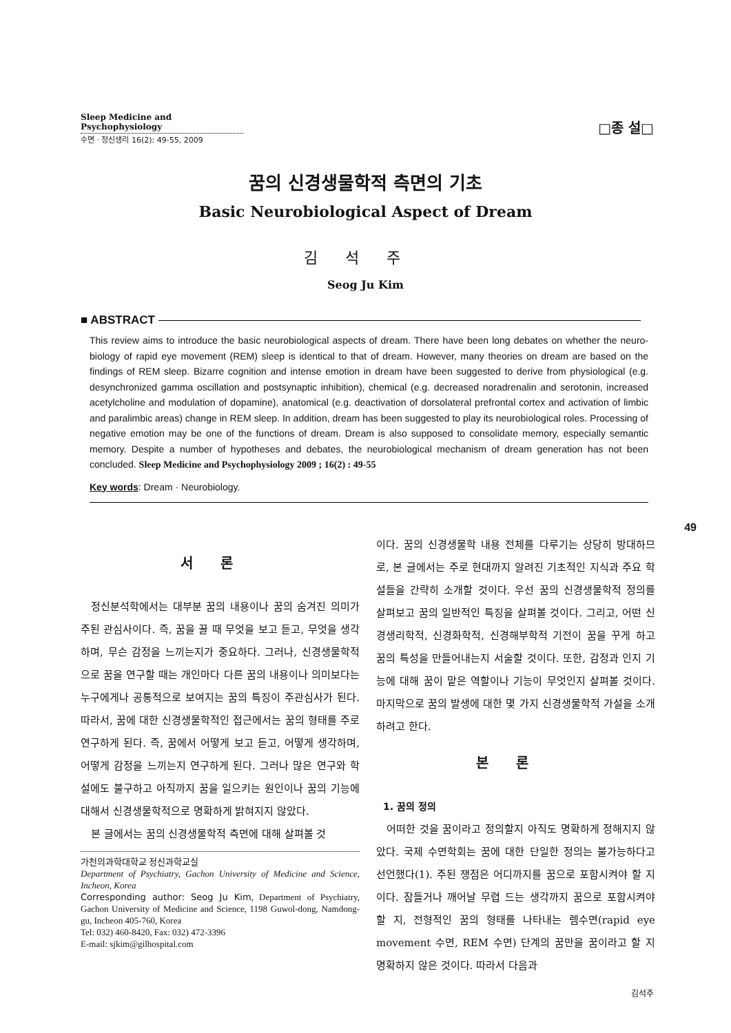Sleep Medicine and Psychophysiology
수면 · 정신생리 16(2): 49-55, 2009
□종 설□
꿈의 신경생물학적 측면의 기초
Basic Neurobiological Aspect of Dream
김석주
Seog Ju Kim
■ ABSTRACT
This review aims to introduce the basic neurobiological aspects of dream. There have been long debates on whether the neuro-biology of rapid eye movement (REM) sleep is identical to that of dream. However, many theories on dream are based on the findings of REM sleep. Bizarre cognition and intense emotion in dream have been suggested to derive from physiological (e.g. desynchronized gamma oscillation and postsynaptic inhibition), chemical (e.g. decreased noradrenalin and serotonin, increased acetylcholine and modulation of dopamine), anatomical (e.g. deactivation of dorsolateral prefrontal cortex and activation of limbic and paralimbic areas) change in REM sleep. In addition, dream has been suggested to play its neurobiological roles. Processing of negative emotion may be one of the functions of dream. Dream is also supposed to consolidate memory, especially semantic memory. Despite a number of hypotheses and debates, the neurobiological mechanism of dream generation has not been concluded. Sleep Medicine and Psychophysiology 2009 ; 16(2) : 49-55
Key words: Dream · Neurobiology.
49
서론
정신분석학에서는 대부분 꿈의 내용이나 꿈의 숨겨진 의미가 주된 관심사이다. 즉, 꿈을 꿀 때 무엇을 보고 듣고, 무엇을 생각하며, 무슨 감정을 느끼는지가 중요하다. 그러나, 신경생물학적으로 꿈을 연구할 때는 개인마다 다른 꿈의 내용이나 의미보다는 누구에게나 공통적으로 보여지는 꿈의 특징이 주관심사가 된다. 따라서, 꿈에 대한 신경생물학적인 접근에서는 꿈의 형태를 주로 연구하게 된다. 즉, 꿈에서 어떻게 보고 듣고, 어떻게 생각하며, 어떻게 감정을 느끼는지 연구하게 된다. 그러나 많은 연구와 학설에도 불구하고 아직까지 꿈을 일으키는 원인이나 꿈의 기능에 대해서 신경생물학적으로 명확하게 밝혀지지 않았다.
본 글에서는 꿈의 신경생물학적 측면에 대해 살펴볼 것
가천의과학대학교 정신과학교실
Department of Psychiatry, Gachon University of Medicine and Science, Incheon, Korea
Corresponding author: Seog Ju Kim, Department of Psychiatry, Gachon University of Medicine and Science, 1198 Guwol-dong, Namdong-gu, Incheon 405-760, Korea
Tel: 032) 460-8420, Fax: 032) 472-3396
E-mail: sjkim@gilhospital.com
이다. 꿈의 신경생물학 내용 전체를 다루기는 상당히 방대하므로, 본 글에서는 주로 현대까지 알려진 기초적인 지식과 주요 학설들을 간략히 소개할 것이다. 우선 꿈의 신경생물학적 정의를 살펴보고 꿈의 일반적인 특징을 살펴볼 것이다. 그리고, 어떤 신경생리학적, 신경화학적, 신경해부학적 기전이 꿈을 꾸게 하고 꿈의 특성을 만들어내는지 서술할 것이다. 또한, 감정과 인지 기능에 대해 꿈이 맡은 역할이나 기능이 무엇인지 살펴볼 것이다. 마지막으로 꿈의 발생에 대한 몇 가지 신경생물학적 가설을 소개하려고 한다.
본론
1. 꿈의 정의
어떠한 것을 꿈이라고 정의할지 아직도 명확하게 정해지지 않았다. 국제 수면학회는 꿈에 대한 단일한 정의는 불가능하다고 선언했다(1). 주된 쟁점은 어디까지를 꿈으로 포함시켜야 할 지이다. 잠들거나 깨어날 무렵 드는 생각까지 꿈으로 포함시켜야 할 지, 전형적인 꿈의 형태를 나타내는 렘수면(rapid eye movement 수면, REM 수면) 단계의 꿈만을 꿈이라고 할 지 명확하지 않은 것이다. 따라서 다음과
김석주